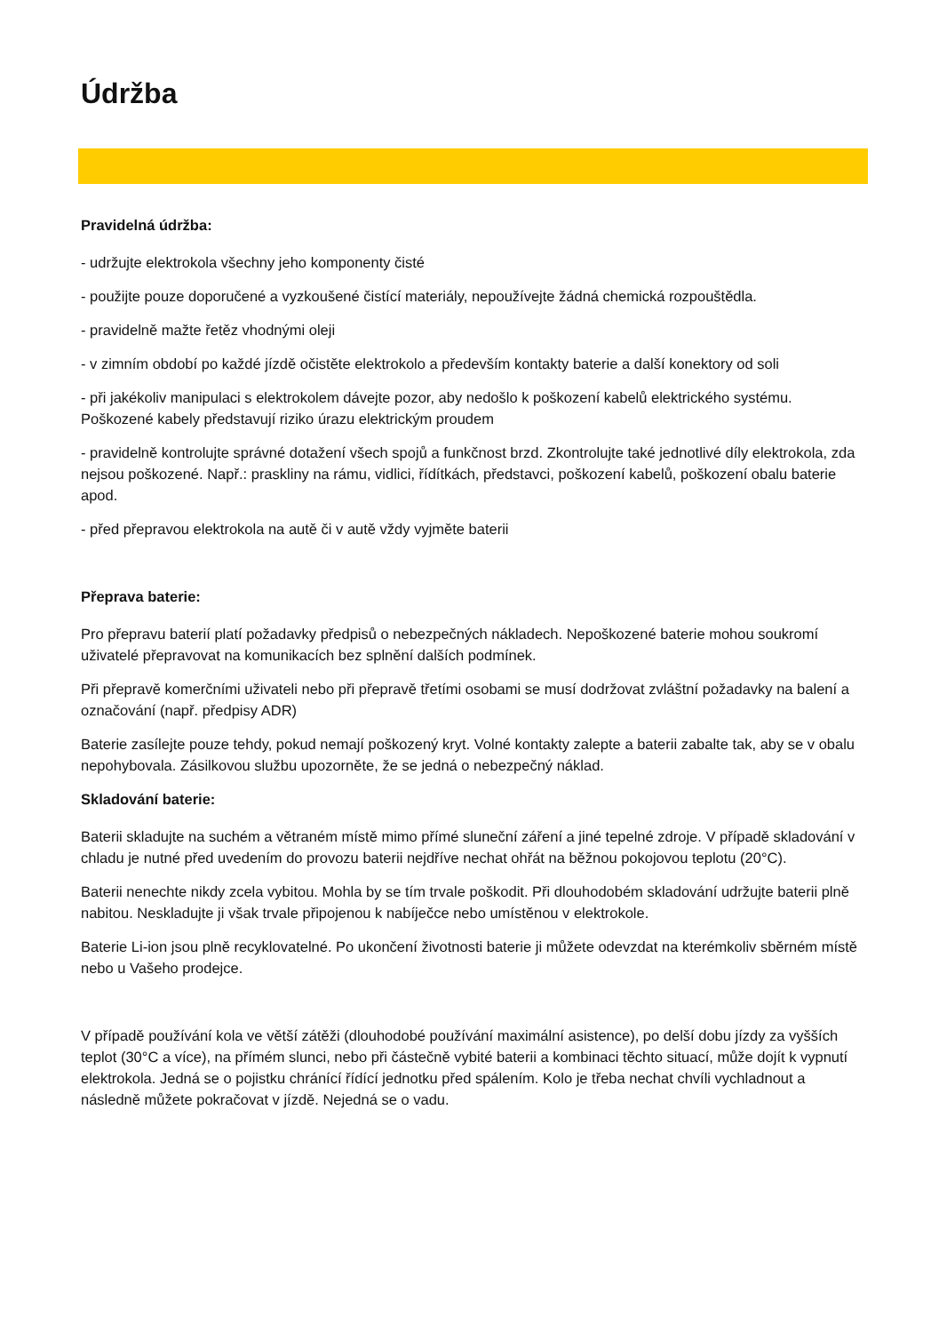Údržba
Pravidelná údržba:
- udržujte elektrokola všechny jeho komponenty čisté
- použijte pouze doporučené a vyzkoušené čistící materiály, nepoužívejte žádná chemická rozpouštědla.
- pravidelně mažte řetěz vhodnými oleji
- v zimním období po každé jízdě očistěte elektrokolo a především kontakty baterie a další konektory od soli
- při jakékoliv manipulaci s elektrokolem dávejte pozor, aby nedošlo k poškození kabelů elektrického systému. Poškozené kabely představují riziko úrazu elektrickým proudem
- pravidelně kontrolujte správné dotažení všech spojů a funkčnost brzd. Zkontrolujte také jednotlivé díly elektrokola, zda nejsou poškozené. Např.: praskliny na rámu, vidlici, řídítkách, představci, poškození kabelů, poškození obalu baterie apod.
- před přepravou elektrokola na autě či v autě vždy vyjměte baterii
Přeprava baterie:
Pro přepravu baterií platí požadavky předpisů o nebezpečných nákladech. Nepoškozené baterie mohou soukromí uživatelé přepravovat na komunikacích bez splnění dalších podmínek.
Při přepravě komerčními uživateli nebo při přepravě třetími osobami se musí dodržovat zvláštní požadavky na balení a označování (např. předpisy ADR)
Baterie zasílejte pouze tehdy, pokud nemají poškozený kryt. Volné kontakty zalepte a baterii zabalte tak, aby se v obalu nepohybovala. Zásilkovou službu upozorněte, že se jedná o nebezpečný náklad.
Skladování baterie:
Baterii skladujte na suchém a větraném místě mimo přímé sluneční záření a jiné tepelné zdroje. V případě skladování v chladu je nutné před uvedením do provozu baterii nejdříve nechat ohřát na běžnou pokojovou teplotu (20°C).
Baterii nenechte nikdy zcela vybitou. Mohla by se tím trvale poškodit. Při dlouhodobém skladování udržujte baterii plně nabitou. Neskladujte ji však trvale připojenou k nabíječce nebo umístěnou v elektrokole.
Baterie Li-ion jsou plně recyklovatelné. Po ukončení životnosti baterie ji můžete odevzdat na kterémkoliv sběrném místě nebo u Vašeho prodejce.
V případě používání kola ve větší zátěži (dlouhodobé používání maximální asistence), po delší dobu jízdy za vyšších teplot (30°C a více), na přímém slunci, nebo při částečně vybité baterii a kombinaci těchto situací, může dojít k vypnutí elektrokola. Jedná se o pojistku chránící řídící jednotku před spálením. Kolo je třeba nechat chvíli vychladnout a následně můžete pokračovat v jízdě. Nejedná se o vadu.